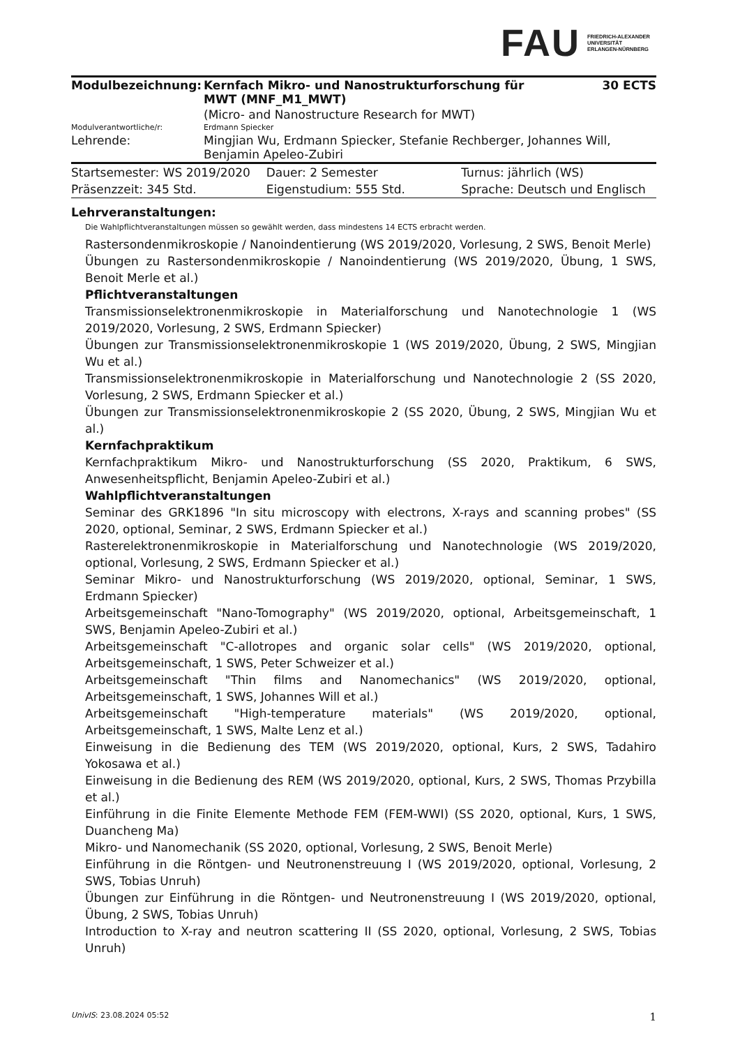FAU
FRIEDRICH-ALEXANDER
UNIVERSITÄT
ERLANGEN-NÜRNBERG
| Modulbezeichnung: | Kernfach Mikro- und Nanostrukturforschung für MWT (MNF_M1_MWT) | 30 ECTS |
| | (Micro- and Nanostructure Research for MWT) | |
| Modulverantwortliche/r: | Erdmann Spiecker | |
| Lehrende: | Mingjian Wu, Erdmann Spiecker, Stefanie Rechberger, Johannes Will, Benjamin Apeleo-Zubiri | |
| Startsemester: WS 2019/2020 | Dauer: 2 Semester | Turnus: jährlich (WS) |
| Präsenzzeit: 345 Std. | Eigenstudium: 555 Std. | Sprache: Deutsch und Englisch |
Lehrveranstaltungen:
Die Wahlpflichtveranstaltungen müssen so gewählt werden, dass mindestens 14 ECTS erbracht werden.
Rastersondenmikroskopie / Nanoindentierung (WS 2019/2020, Vorlesung, 2 SWS, Benoit Merle)
Übungen zu Rastersondenmikroskopie / Nanoindentierung (WS 2019/2020, Übung, 1 SWS, Benoit Merle et al.)
Pflichtveranstaltungen
Transmissionselektronenmikroskopie in Materialforschung und Nanotechnologie 1 (WS 2019/2020, Vorlesung, 2 SWS, Erdmann Spiecker)
Übungen zur Transmissionselektronenmikroskopie 1 (WS 2019/2020, Übung, 2 SWS, Mingjian Wu et al.)
Transmissionselektronenmikroskopie in Materialforschung und Nanotechnologie 2 (SS 2020, Vorlesung, 2 SWS, Erdmann Spiecker et al.)
Übungen zur Transmissionselektronenmikroskopie 2 (SS 2020, Übung, 2 SWS, Mingjian Wu et al.)
Kernfachpraktikum
Kernfachpraktikum Mikro- und Nanostrukturforschung (SS 2020, Praktikum, 6 SWS, Anwesenheitspflicht, Benjamin Apeleo-Zubiri et al.)
Wahlpflichtveranstaltungen
Seminar des GRK1896 "In situ microscopy with electrons, X-rays and scanning probes" (SS 2020, optional, Seminar, 2 SWS, Erdmann Spiecker et al.)
Rasterelektronenmikroskopie in Materialforschung und Nanotechnologie (WS 2019/2020, optional, Vorlesung, 2 SWS, Erdmann Spiecker et al.)
Seminar Mikro- und Nanostrukturforschung (WS 2019/2020, optional, Seminar, 1 SWS, Erdmann Spiecker)
Arbeitsgemeinschaft "Nano-Tomography" (WS 2019/2020, optional, Arbeitsgemeinschaft, 1 SWS, Benjamin Apeleo-Zubiri et al.)
Arbeitsgemeinschaft "C-allotropes and organic solar cells" (WS 2019/2020, optional, Arbeitsgemeinschaft, 1 SWS, Peter Schweizer et al.)
Arbeitsgemeinschaft "Thin films and Nanomechanics" (WS 2019/2020, optional, Arbeitsgemeinschaft, 1 SWS, Johannes Will et al.)
Arbeitsgemeinschaft "High-temperature materials" (WS 2019/2020, optional, Arbeitsgemeinschaft, 1 SWS, Malte Lenz et al.)
Einweisung in die Bedienung des TEM (WS 2019/2020, optional, Kurs, 2 SWS, Tadahiro Yokosawa et al.)
Einweisung in die Bedienung des REM (WS 2019/2020, optional, Kurs, 2 SWS, Thomas Przybilla et al.)
Einführung in die Finite Elemente Methode FEM (FEM-WWI) (SS 2020, optional, Kurs, 1 SWS, Duancheng Ma)
Mikro- und Nanomechanik (SS 2020, optional, Vorlesung, 2 SWS, Benoit Merle)
Einführung in die Röntgen- und Neutronenstreuung I (WS 2019/2020, optional, Vorlesung, 2 SWS, Tobias Unruh)
Übungen zur Einführung in die Röntgen- und Neutronenstreuung I (WS 2019/2020, optional, Übung, 2 SWS, Tobias Unruh)
Introduction to X-ray and neutron scattering II (SS 2020, optional, Vorlesung, 2 SWS, Tobias Unruh)
UnivIS: 23.08.2024 05:52 1